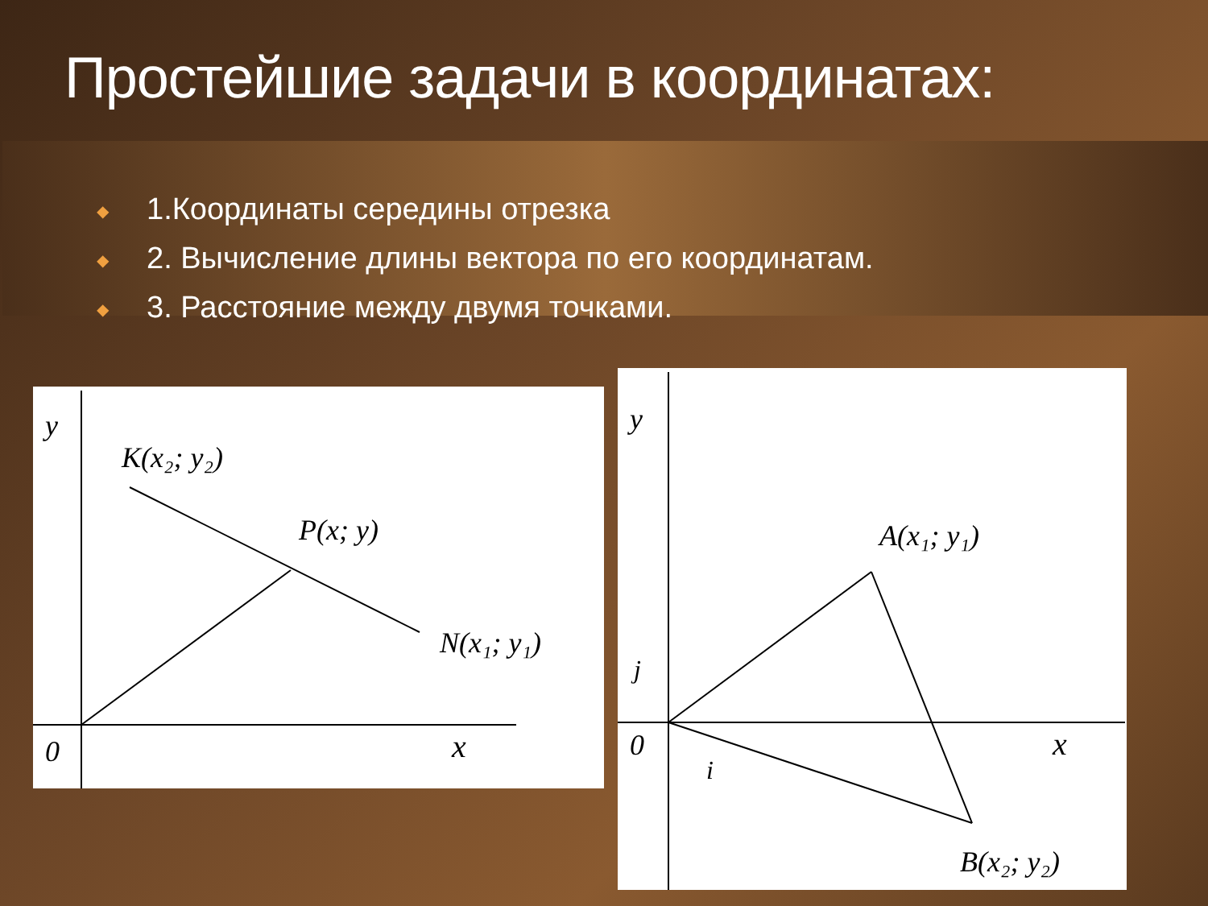Простейшие задачи в координатах:
◆ 1.Координаты середины отрезка
◆ 2. Вычисление длины вектора по его координатам.
◆ 3. Расстояние между двумя точками.
y
K(x₂; y₂)
P(x; y)
N(x₁; y₁)
0
x
y
A(x₁; y₁)
j
i
0
x
B(x₂; y₂)